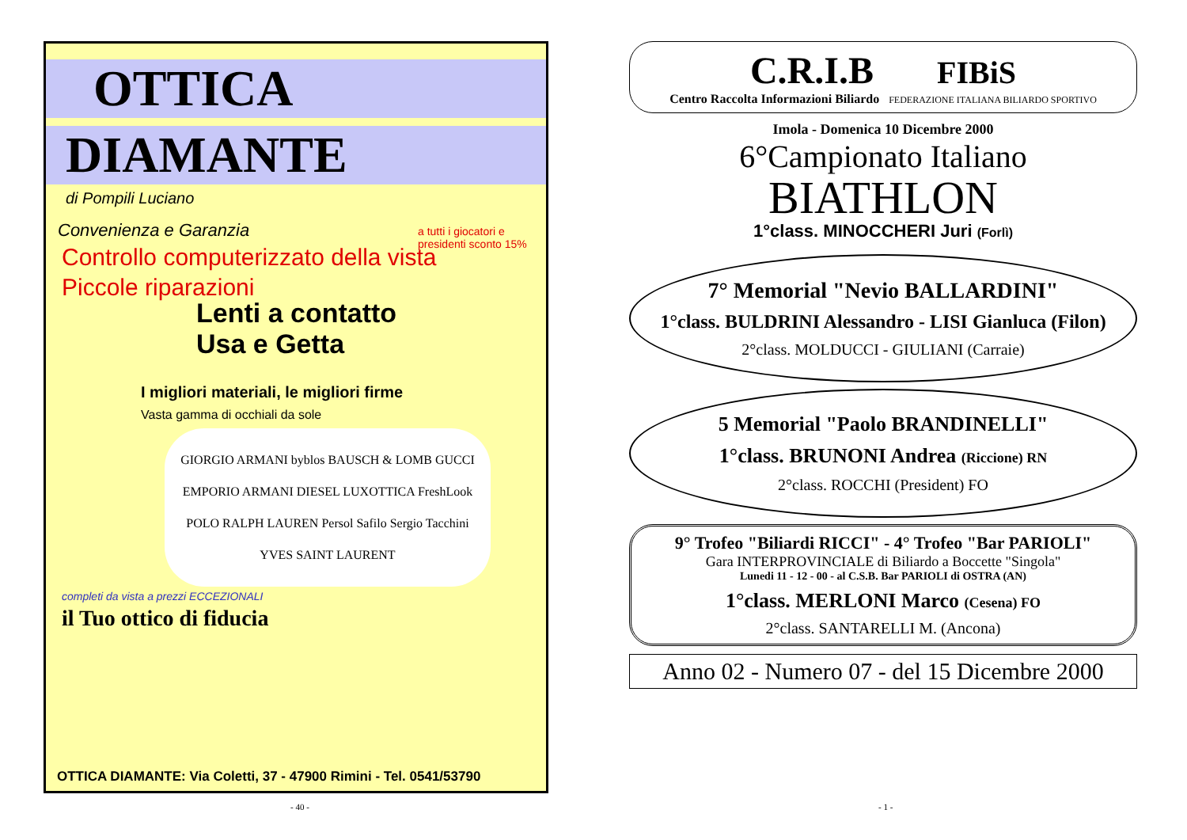OTTICA
DIAMANTE
di Pompili Luciano
Convenienza e Garanzia
Controllo computerizzato della vista
Piccole riparazioni
a tutti i giocatori e presidenti sconto 15%
Lenti a contatto
Usa e Getta
I migliori materiali, le migliori firme
Vasta gamma di occhiali da sole
GIORGIO ARMANI byblos BAUSCH & LOMB GUCCI EMPORIO ARMANI DIESEL LUXOTTICA FreshLook POLO RALPH LAUREN Persol Safilo Sergio Tacchini YVES SAINT LAURENT
completi da vista a prezzi ECCEZIONALI
il Tuo ottico di fiducia
OTTICA DIAMANTE: Via Coletti, 37 - 47900 Rimini - Tel. 0541/53790
C.R.I.B
FIBiS
Centro Raccolta Informazioni Biliardo FEDERAZIONE ITALIANA BILIARDO SPORTIVO
Imola - Domenica 10 Dicembre 2000
6°Campionato Italiano
BIATHLON
1°class. MINOCCHERI Juri (Forlì)
7° Memorial "Nevio BALLARDINI"
1°class. BULDRINI Alessandro - LISI Gianluca (Filon)
2°class. MOLDUCCI - GIULIANI (Carraie)
5 Memorial "Paolo BRANDINELLI"
1°class. BRUNONI Andrea (Riccione) RN
2°class. ROCCHI (President) FO
9° Trofeo "Biliardi RICCI" - 4° Trofeo "Bar PARIOLI"
Gara INTERPROVINCIALE di Biliardo a Boccette "Singola"
Lunedi 11 - 12 - 00 - al C.S.B. Bar PARIOLI di OSTRA (AN)
1°class. MERLONI Marco (Cesena) FO
2°class. SANTARELLI M. (Ancona)
Anno 02 - Numero 07 - del 15 Dicembre 2000
- 40 - - 1 -